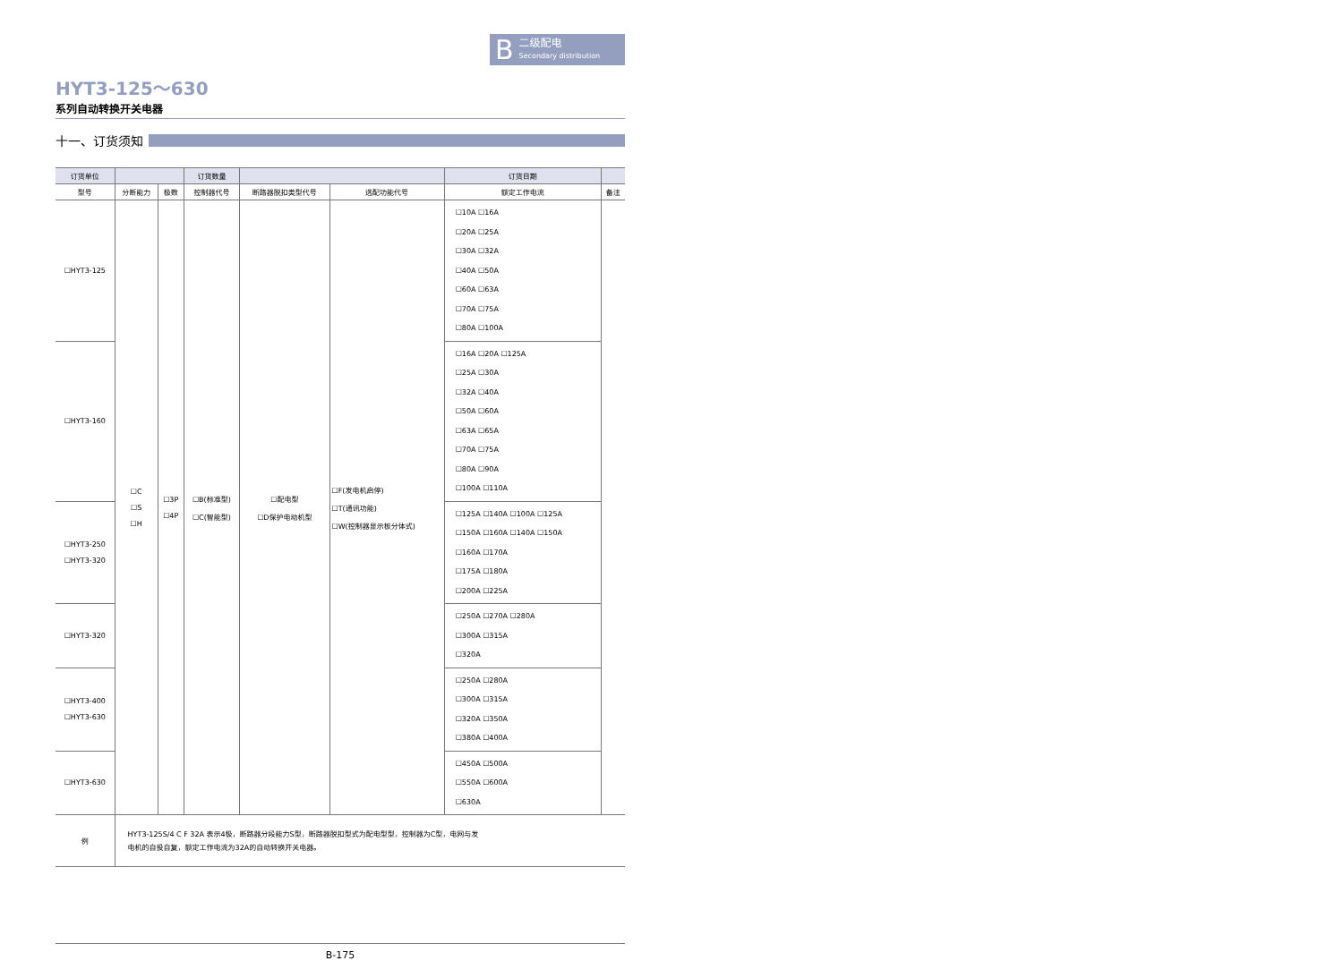B
二级配电
Secondary distribution
HYT3-125～630
系列自动转换开关电器
十一、订货须知
| 订货单位 | | | 订货数量 | | | 订货日期 | |
| --- | --- | --- | --- | --- | --- | --- | --- |
| 型号 | 分断能力 | 极数 | 控制器代号 | 断路器脱扣类型代号 | 选配功能代号 | 额定工作电流 | 备注 |
| ☐HYT3-125 | ☐C ☐S ☐H | ☐3P ☐4P | ☐B(标准型) ☐C(智能型) | ☐配电型 ☐D保护电动机型 | ☐F(发电机启停) ☐T(通讯功能) ☐W(控制器显示板分体式) | ☐10A ☐16A ☐20A ☐25A ☐30A ☐32A ☐40A ☐50A ☐60A ☐63A ☐70A ☐75A ☐80A ☐100A | |
| ☐HYT3-160 | | | | | | ☐16A ☐20A ☐125A ☐25A ☐30A ☐32A ☐40A ☐50A ☐60A ☐63A ☐65A ☐70A ☐75A ☐80A ☐90A ☐100A ☐110A | |
| ☐HYT3-250 ☐HYT3-320 | | | | | | ☐125A ☐140A ☐100A ☐125A ☐150A ☐160A ☐140A ☐150A ☐160A ☐170A ☐175A ☐180A ☐200A ☐225A | |
| ☐HYT3-320 | | | | | | ☐250A ☐270A ☐280A ☐300A ☐315A ☐320A | |
| ☐HYT3-400 ☐HYT3-630 | | | | | | ☐250A ☐280A ☐300A ☐315A ☐320A ☐350A ☐380A ☐400A | |
| ☐HYT3-630 | | | | | | ☐450A ☐500A ☐550A ☐600A ☐630A | |
| 例 | HYT3-125S/4 C F 32A 表示4极，断路器分段能力S型，断路器脱扣型式为配电型型，控制器为C型，电网与发 电机的自投自复，额定工作电流为32A的自动转换开关电器。 | | | | | | |
B-175